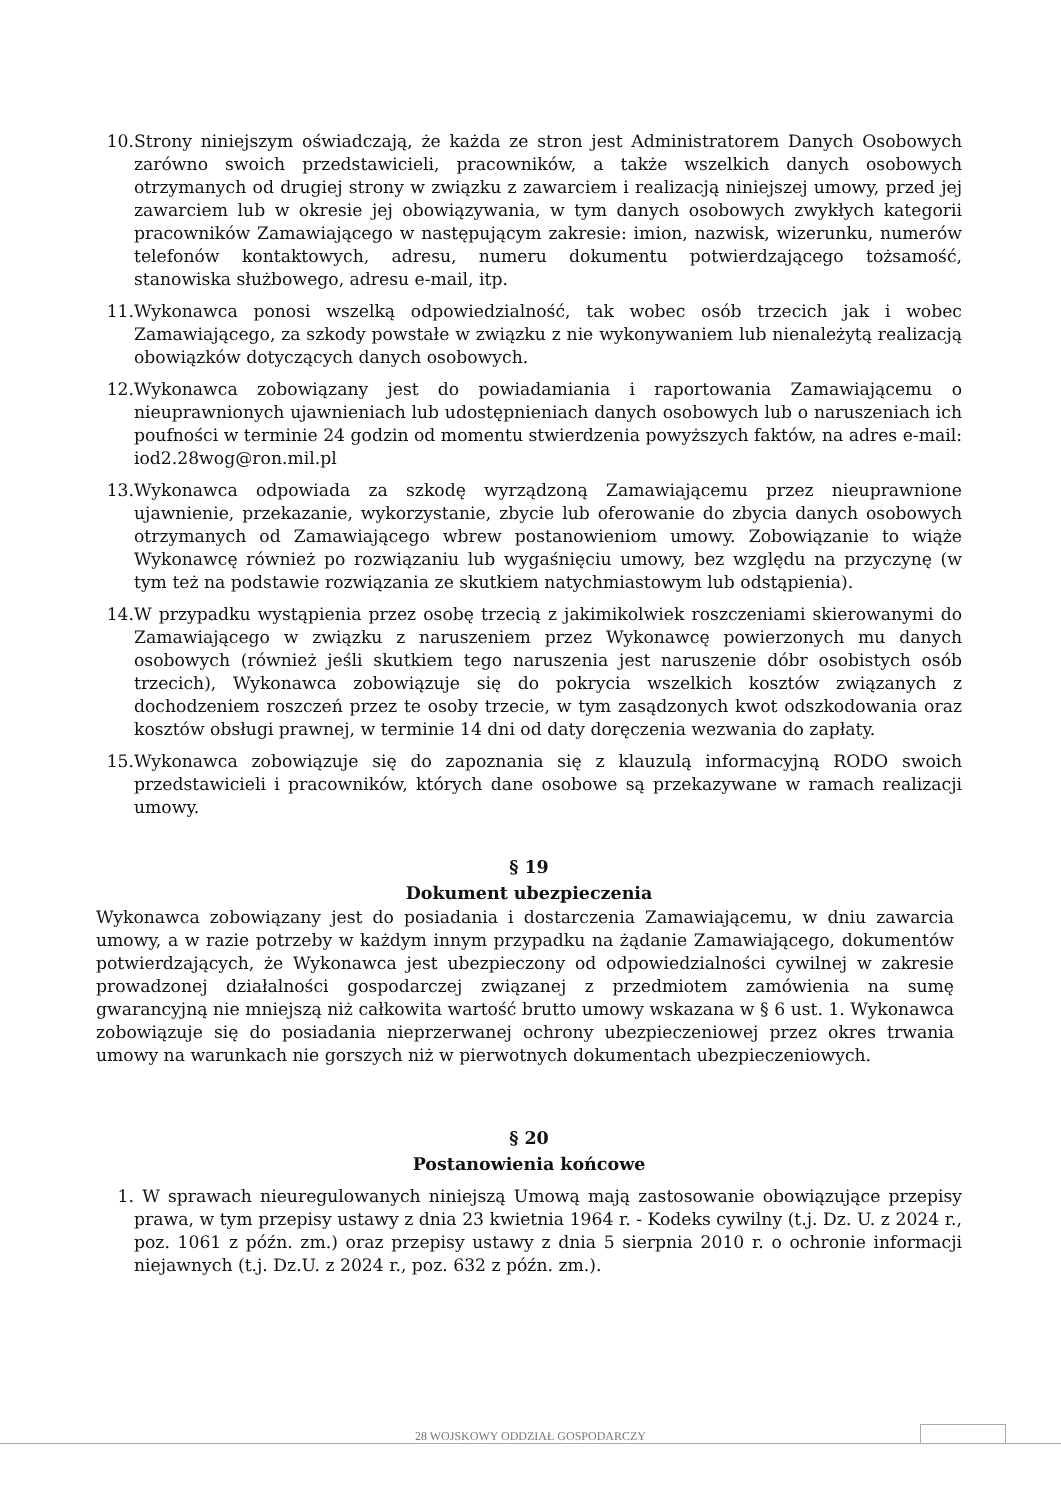10. Strony niniejszym oświadczają, że każda ze stron jest Administratorem Danych Osobowych zarówno swoich przedstawicieli, pracowników, a także wszelkich danych osobowych otrzymanych od drugiej strony w związku z zawarciem i realizacją niniejszej umowy, przed jej zawarciem lub w okresie jej obowiązywania, w tym danych osobowych zwykłych kategorii pracowników Zamawiającego w następującym zakresie: imion, nazwisk, wizerunku, numerów telefonów kontaktowych, adresu, numeru dokumentu potwierdzającego tożsamość, stanowiska służbowego, adresu e-mail, itp.
11. Wykonawca ponosi wszelką odpowiedzialność, tak wobec osób trzecich jak i wobec Zamawiającego, za szkody powstałe w związku z nie wykonywaniem lub nienależytą realizacją obowiązków dotyczących danych osobowych.
12. Wykonawca zobowiązany jest do powiadamiania i raportowania Zamawiającemu o nieuprawnionych ujawnieniach lub udostępnieniach danych osobowych lub o naruszeniach ich poufności w terminie 24 godzin od momentu stwierdzenia powyższych faktów, na adres e-mail: iod2.28wog@ron.mil.pl
13. Wykonawca odpowiada za szkodę wyrządzoną Zamawiającemu przez nieuprawnione ujawnienie, przekazanie, wykorzystanie, zbycie lub oferowanie do zbycia danych osobowych otrzymanych od Zamawiającego wbrew postanowieniom umowy. Zobowiązanie to wiąże Wykonawcę również po rozwiązaniu lub wygaśnięciu umowy, bez względu na przyczynę (w tym też na podstawie rozwiązania ze skutkiem natychmiastowym lub odstąpienia).
14. W przypadku wystąpienia przez osobę trzecią z jakimikolwiek roszczeniami skierowanymi do Zamawiającego w związku z naruszeniem przez Wykonawcę powierzonych mu danych osobowych (również jeśli skutkiem tego naruszenia jest naruszenie dóbr osobistych osób trzecich), Wykonawca zobowiązuje się do pokrycia wszelkich kosztów związanych z dochodzeniem roszczeń przez te osoby trzecie, w tym zasądzonych kwot odszkodowania oraz kosztów obsługi prawnej, w terminie 14 dni od daty doręczenia wezwania do zapłaty.
15. Wykonawca zobowiązuje się do zapoznania się z klauzulą informacyjną RODO swoich przedstawicieli i pracowników, których dane osobowe są przekazywane w ramach realizacji umowy.
§ 19
Dokument ubezpieczenia
Wykonawca zobowiązany jest do posiadania i dostarczenia Zamawiającemu, w dniu zawarcia umowy, a w razie potrzeby w każdym innym przypadku na żądanie Zamawiającego, dokumentów potwierdzających, że Wykonawca jest ubezpieczony od odpowiedzialności cywilnej w zakresie prowadzonej działalności gospodarczej związanej z przedmiotem zamówienia na sumę gwarancyjną nie mniejszą niż całkowita wartość brutto umowy wskazana w § 6 ust. 1. Wykonawca zobowiązuje się do posiadania nieprzerwanej ochrony ubezpieczeniowej przez okres trwania umowy na warunkach nie gorszych niż w pierwotnych dokumentach ubezpieczeniowych.
§ 20
Postanowienia końcowe
1. W sprawach nieuregulowanych niniejszą Umową mają zastosowanie obowiązujące przepisy prawa, w tym przepisy ustawy z dnia 23 kwietnia 1964 r. - Kodeks cywilny (t.j. Dz. U. z 2024 r., poz. 1061 z późn. zm.) oraz przepisy ustawy z dnia 5 sierpnia 2010 r. o ochronie informacji niejawnych (t.j. Dz.U. z 2024 r., poz. 632 z późn. zm.).
28 WOJSKOWY ODDZIAŁ GOSPODARCZY